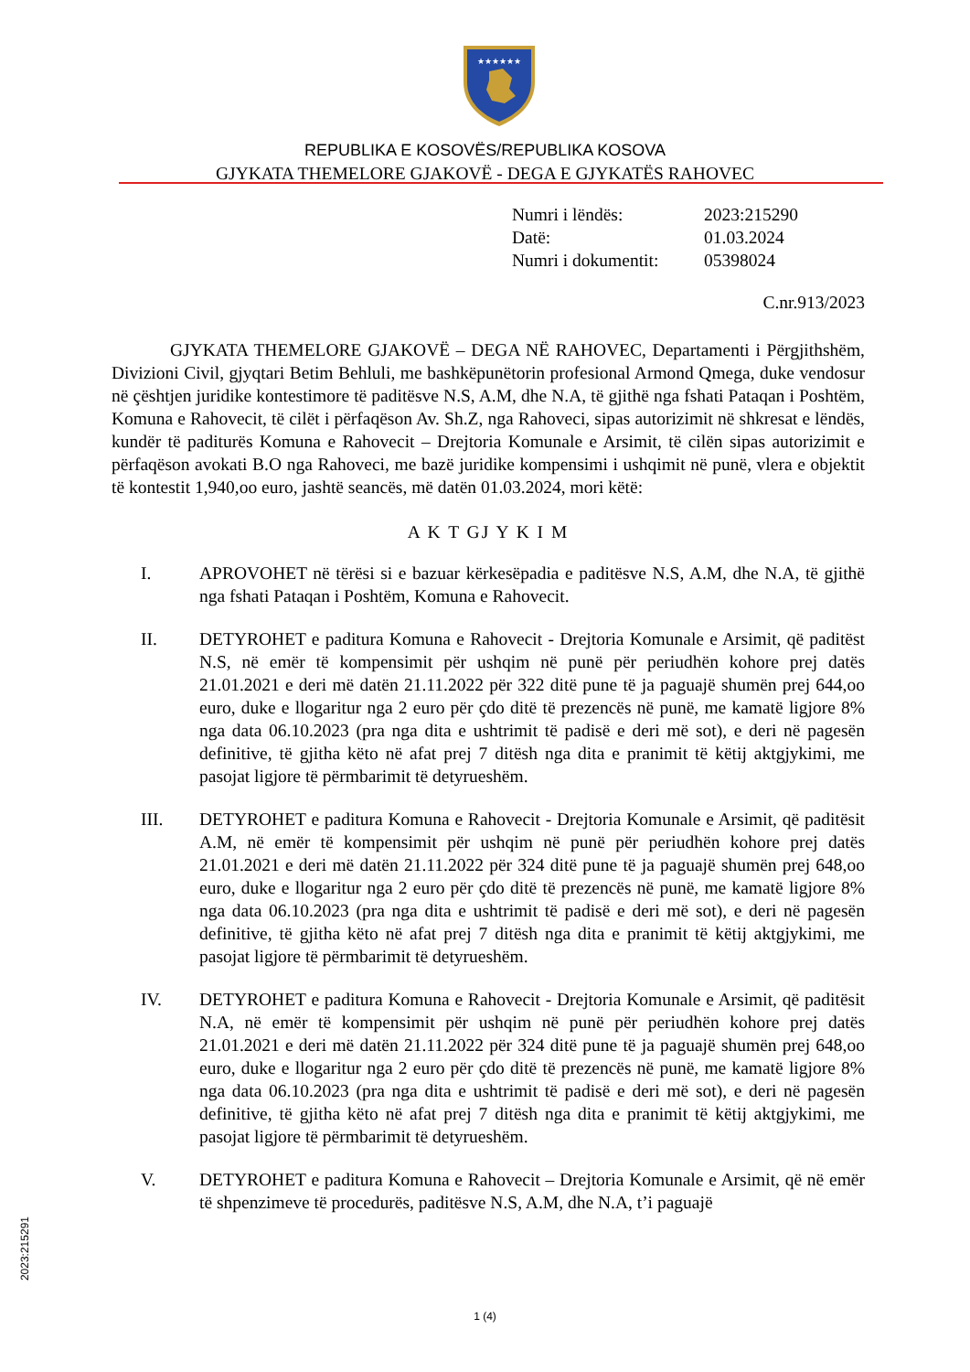★★★★★★
REPUBLIKA E KOSOVËS/REPUBLIKA KOSOVA
GJYKATA THEMELORE GJAKOVË - DEGA E GJYKATËS RAHOVEC
| Numri i lëndës: | 2023:215290 |
| Datë: | 01.03.2024 |
| Numri i dokumentit: | 05398024 |
C.nr.913/2023
GJYKATA THEMELORE GJAKOVË – DEGA NË RAHOVEC, Departamenti i Përgjithshëm, Divizioni Civil, gjyqtari Betim Behluli, me bashkëpunëtorin profesional Armond Qmega, duke vendosur në çështjen juridike kontestimore të paditësve N.S, A.M, dhe N.A, të gjithë nga fshati Pataqan i Poshtëm, Komuna e Rahovecit, të cilët i përfaqëson Av. Sh.Z, nga Rahoveci, sipas autorizimit në shkresat e lëndës, kundër të paditurës Komuna e Rahovecit – Drejtoria Komunale e Arsimit, të cilën sipas autorizimit e përfaqëson avokati B.O nga Rahoveci, me bazë juridike kompensimi i ushqimit në punë, vlera e objektit të kontestit 1,940,oo euro, jashtë seancës, më datën 01.03.2024, mori këtë:
A K T GJ Y K I M
I. APROVOHET në tërësi si e bazuar kërkesëpadia e paditësve N.S, A.M, dhe N.A, të gjithë nga fshati Pataqan i Poshtëm, Komuna e Rahovecit.
II. DETYROHET e paditura Komuna e Rahovecit - Drejtoria Komunale e Arsimit, që paditëst N.S, në emër të kompensimit për ushqim në punë për periudhën kohore prej datës 21.01.2021 e deri më datën 21.11.2022 për 322 ditë pune të ja paguajë shumën prej 644,oo euro, duke e llogaritur nga 2 euro për çdo ditë të prezencës në punë, me kamatë ligjore 8% nga data 06.10.2023 (pra nga dita e ushtrimit të padisë e deri më sot), e deri në pagesën definitive, të gjitha këto në afat prej 7 ditësh nga dita e pranimit të këtij aktgjykimi, me pasojat ligjore të përmbarimit të detyrueshëm.
III. DETYROHET e paditura Komuna e Rahovecit - Drejtoria Komunale e Arsimit, që paditësit A.M, në emër të kompensimit për ushqim në punë për periudhën kohore prej datës 21.01.2021 e deri më datën 21.11.2022 për 324 ditë pune të ja paguajë shumën prej 648,oo euro, duke e llogaritur nga 2 euro për çdo ditë të prezencës në punë, me kamatë ligjore 8% nga data 06.10.2023 (pra nga dita e ushtrimit të padisë e deri më sot), e deri në pagesën definitive, të gjitha këto në afat prej 7 ditësh nga dita e pranimit të këtij aktgjykimi, me pasojat ligjore të përmbarimit të detyrueshëm.
IV. DETYROHET e paditura Komuna e Rahovecit - Drejtoria Komunale e Arsimit, që paditësit N.A, në emër të kompensimit për ushqim në punë për periudhën kohore prej datës 21.01.2021 e deri më datën 21.11.2022 për 324 ditë pune të ja paguajë shumën prej 648,oo euro, duke e llogaritur nga 2 euro për çdo ditë të prezencës në punë, me kamatë ligjore 8% nga data 06.10.2023 (pra nga dita e ushtrimit të padisë e deri më sot), e deri në pagesën definitive, të gjitha këto në afat prej 7 ditësh nga dita e pranimit të këtij aktgjykimi, me pasojat ligjore të përmbarimit të detyrueshëm.
V. DETYROHET e paditura Komuna e Rahovecit – Drejtoria Komunale e Arsimit, që në emër të shpenzimeve të procedurës, paditësve N.S, A.M, dhe N.A, t’i paguajë
1 (4)
2023:215291